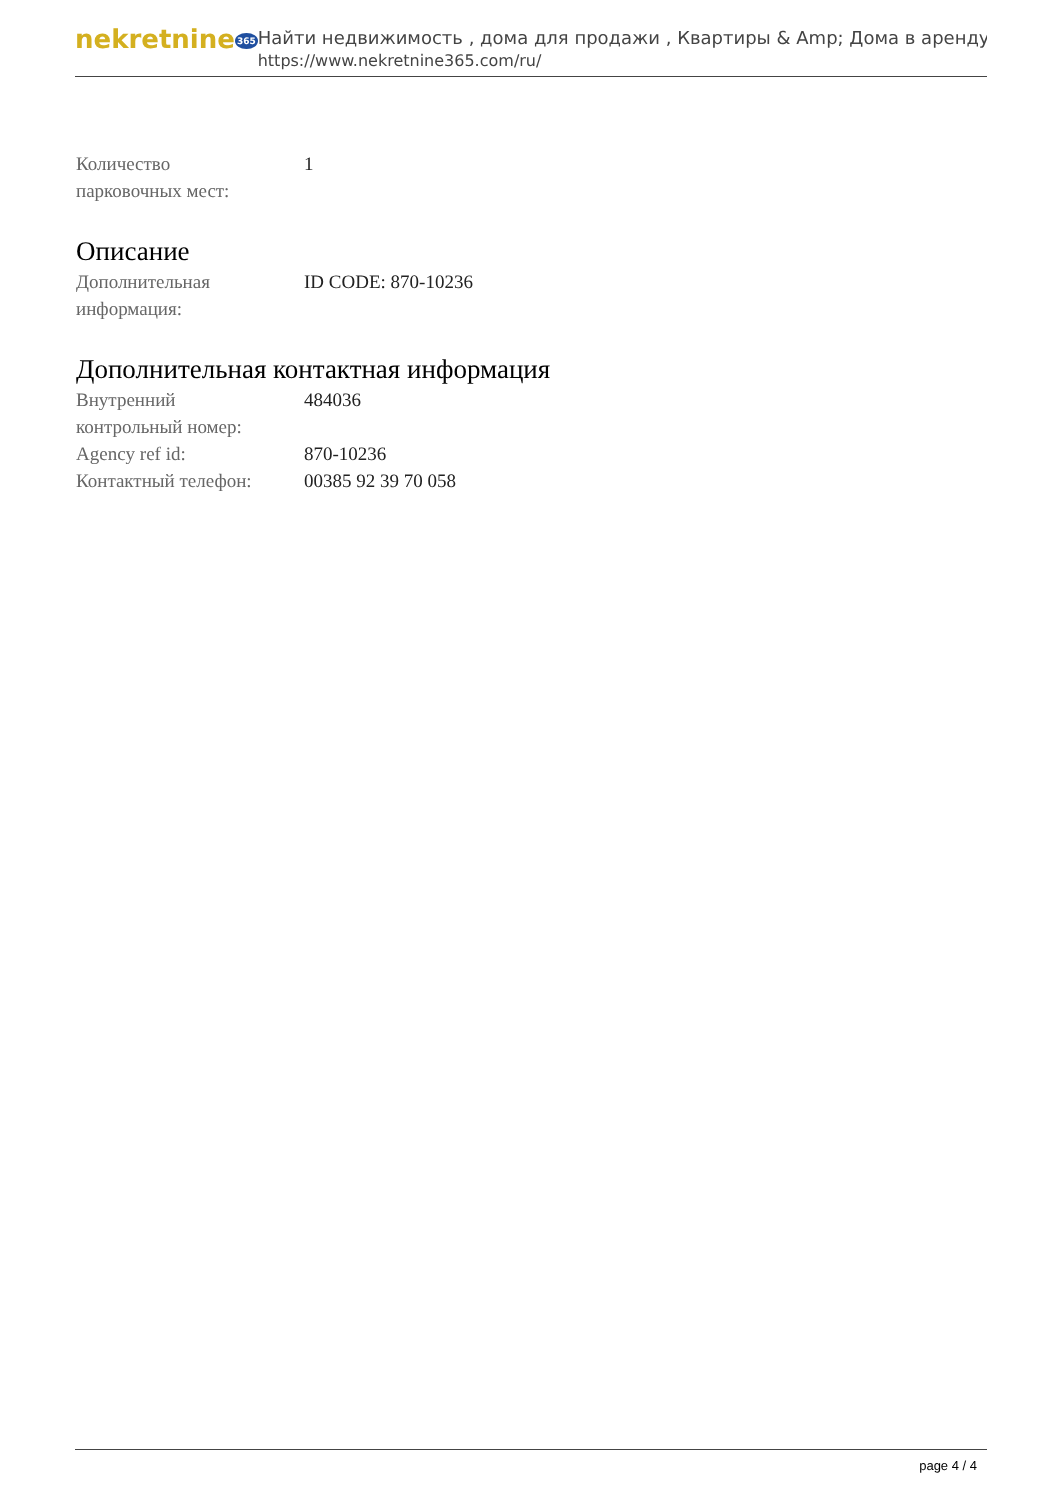nekretnine365
Найти недвижимость , дома для продажи , Квартиры & Amp; Дома в аренду
https://www.nekretnine365.com/ru/
| Количество парковочных мест: | 1 |
Описание
| Дополнительная информация: | ID CODE: 870-10236 |
Дополнительная контактная информация
| Внутренний контрольный номер: | 484036 |
| Agency ref id: | 870-10236 |
| Контактный телефон: | 00385 92 39 70 058 |
page 4 / 4